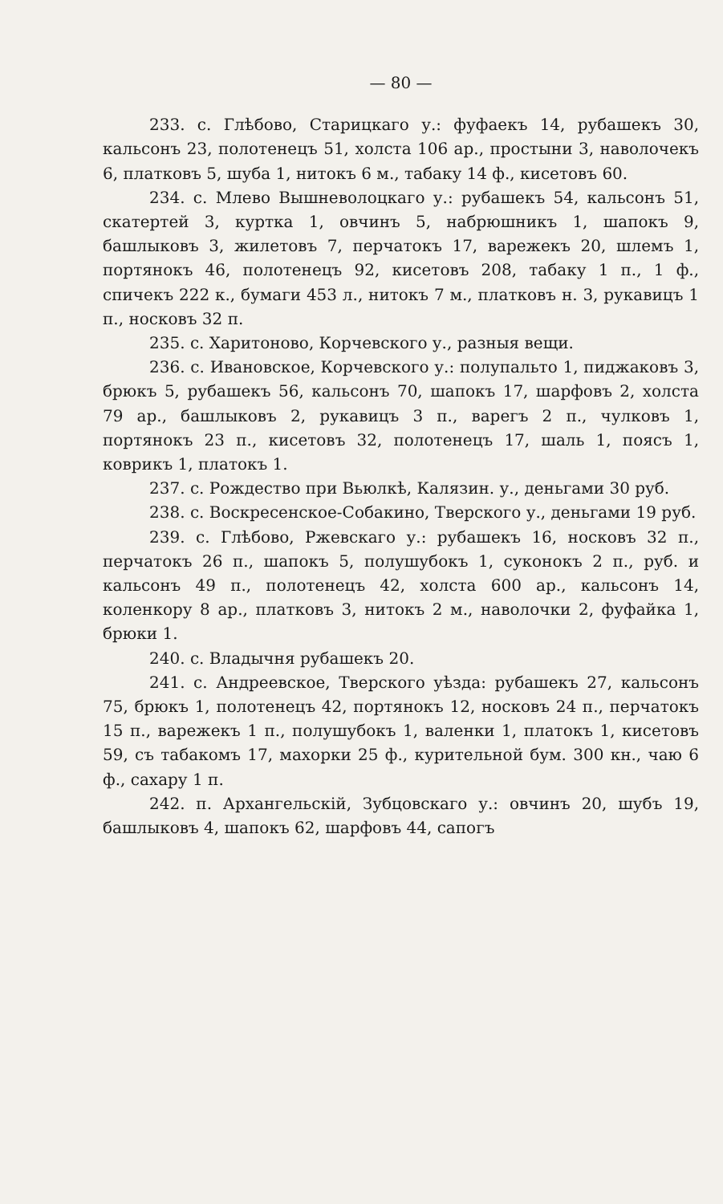— 80 —
233. с. Глѣбово, Старицкаго у.: фуфаекъ 14, рубашекъ 30, кальсонъ 23, полотенецъ 51, холста 106 ар., простыни 3, наволочекъ 6, платковъ 5, шуба 1, нитокъ 6 м., табаку 14 ф., кисетовъ 60.
234. с. Млево Вышневолоцкаго у.: рубашекъ 54, кальсонъ 51, скатертей 3, куртка 1, овчинъ 5, набрюшникъ 1, шапокъ 9, башлыковъ 3, жилетовъ 7, перчатокъ 17, варежекъ 20, шлемъ 1, портянокъ 46, полотенецъ 92, кисетовъ 208, табаку 1 п., 1 ф., спичекъ 222 к., бумаги 453 л., нитокъ 7 м., платковъ н. 3, рукавицъ 1 п., носковъ 32 п.
235. с. Харитоново, Корчевского у., разныя вещи.
236. с. Ивановское, Корчевского у.: полупальто 1, пиджаковъ 3, брюкъ 5, рубашекъ 56, кальсонъ 70, шапокъ 17, шарфовъ 2, холста 79 ар., башлыковъ 2, рукавицъ 3 п., варегъ 2 п., чулковъ 1, портянокъ 23 п., кисетовъ 32, полотенецъ 17, шаль 1, поясъ 1, коврикъ 1, платокъ 1.
237. с. Рождество при Вьюлкѣ, Калязин. у., деньгами 30 руб.
238. с. Воскресенское-Собакино, Тверского у., деньгами 19 руб.
239. с. Глѣбово, Ржевскаго у.: рубашекъ 16, носковъ 32 п., перчатокъ 26 п., шапокъ 5, полушубокъ 1, суконокъ 2 п., руб. и кальсонъ 49 п., полотенецъ 42, холста 600 ар., кальсонъ 14, коленкору 8 ар., платковъ 3, нитокъ 2 м., наволочки 2, фуфайка 1, брюки 1.
240. с. Владычня рубашекъ 20.
241. с. Андреевское, Тверского уѣзда: рубашекъ 27, кальсонъ 75, брюкъ 1, полотенецъ 42, портянокъ 12, носковъ 24 п., перчатокъ 15 п., варежекъ 1 п., полушубокъ 1, валенки 1, платокъ 1, кисетовъ 59, съ табакомъ 17, махорки 25 ф., курительной бум. 300 кн., чаю 6 ф., сахару 1 п.
242. п. Архангельскій, Зубцовскаго у.: овчинъ 20, шубъ 19, башлыковъ 4, шапокъ 62, шарфовъ 44, сапогъ